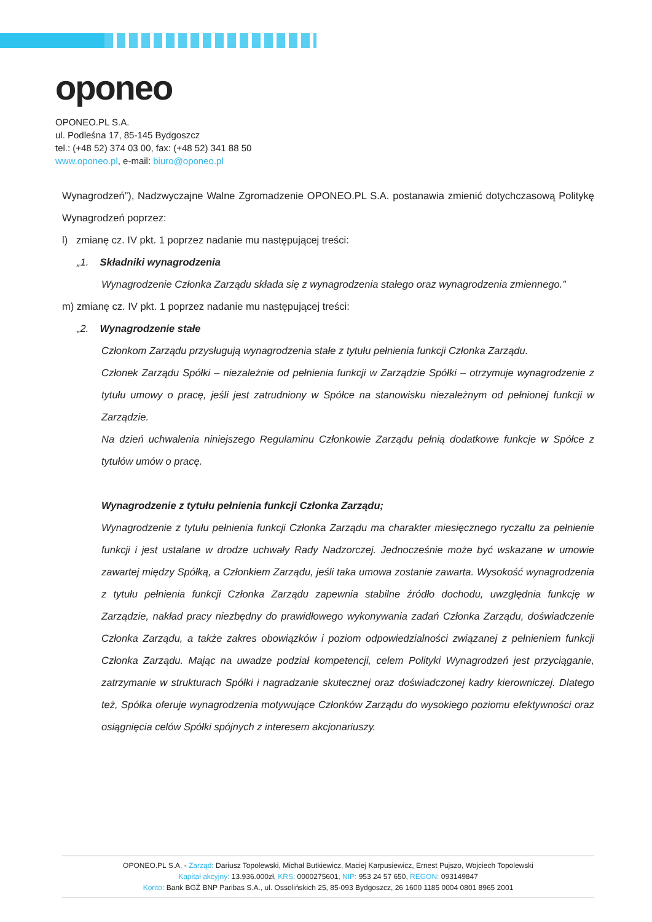oponeo
OPONEO.PL S.A.
ul. Podleśna 17, 85-145 Bydgoszcz
tel.: (+48 52) 374 03 00, fax: (+48 52) 341 88 50
www.oponeo.pl, e-mail: biuro@oponeo.pl
Wynagrodzeń”), Nadzwyczajne Walne Zgromadzenie OPONEO.PL S.A. postanawia zmienić dotychczasową Politykę Wynagrodzeń poprzez:
l) zmianę cz. IV pkt. 1 poprzez nadanie mu następującej treści:
„1. Składniki wynagrodzenia
Wynagrodzenie Członka Zarządu składa się z wynagrodzenia stałego oraz wynagrodzenia zmiennego.”
m) zmianę cz. IV pkt. 1 poprzez nadanie mu następującej treści:
„2. Wynagrodzenie stałe
Członkom Zarządu przysługują wynagrodzenia stałe z tytułu pełnienia funkcji Członka Zarządu.
Członek Zarządu Spółki – niezależnie od pełnienia funkcji w Zarządzie Spółki – otrzymuje wynagrodzenie z tytułu umowy o pracę, jeśli jest zatrudniony w Spółce na stanowisku niezależnym od pełnionej funkcji w Zarządzie.
Na dzień uchwalenia niniejszego Regulaminu Członkowie Zarządu pełnią dodatkowe funkcje w Spółce z tytułów umów o pracę.
Wynagrodzenie z tytułu pełnienia funkcji Członka Zarządu;
Wynagrodzenie z tytułu pełnienia funkcji Członka Zarządu ma charakter miesięcznego ryczałtu za pełnienie funkcji i jest ustalane w drodze uchwały Rady Nadzorczej. Jednocześnie może być wskazane w umowie zawartej między Spółką, a Członkiem Zarządu, jeśli taka umowa zostanie zawarta. Wysokość wynagrodzenia z tytułu pełnienia funkcji Członka Zarządu zapewnia stabilne źródło dochodu, uwzględnia funkcję w Zarządzie, nakład pracy niezbędny do prawidłowego wykonywania zadań Członka Zarządu, doświadczenie Członka Zarządu, a także zakres obowiązków i poziom odpowiedzialności związanej z pełnieniem funkcji Członka Zarządu. Mając na uwadze podział kompetencji, celem Polityki Wynagrodzeń jest przyciąganie, zatrzymanie w strukturach Spółki i nagradzanie skutecznej oraz doświadczonej kadry kierowniczej. Dlatego też, Spółka oferuje wynagrodzenia motywujące Członków Zarządu do wysokiego poziomu efektywności oraz osiągnięcia celów Spółki spójnych z interesem akcjonariuszy.
OPONEO.PL S.A. - Zarząd: Dariusz Topolewski, Michał Butkiewicz, Maciej Karpusiewicz, Ernest Pujszo, Wojciech Topolewski
Kapitał akcyjny: 13.936.000zł, KRS: 0000275601, NIP: 953 24 57 650, REGON: 093149847
Konto: Bank BGŻ BNP Paribas S.A., ul. Ossolińskich 25, 85-093 Bydgoszcz, 26 1600 1185 0004 0801 8965 2001